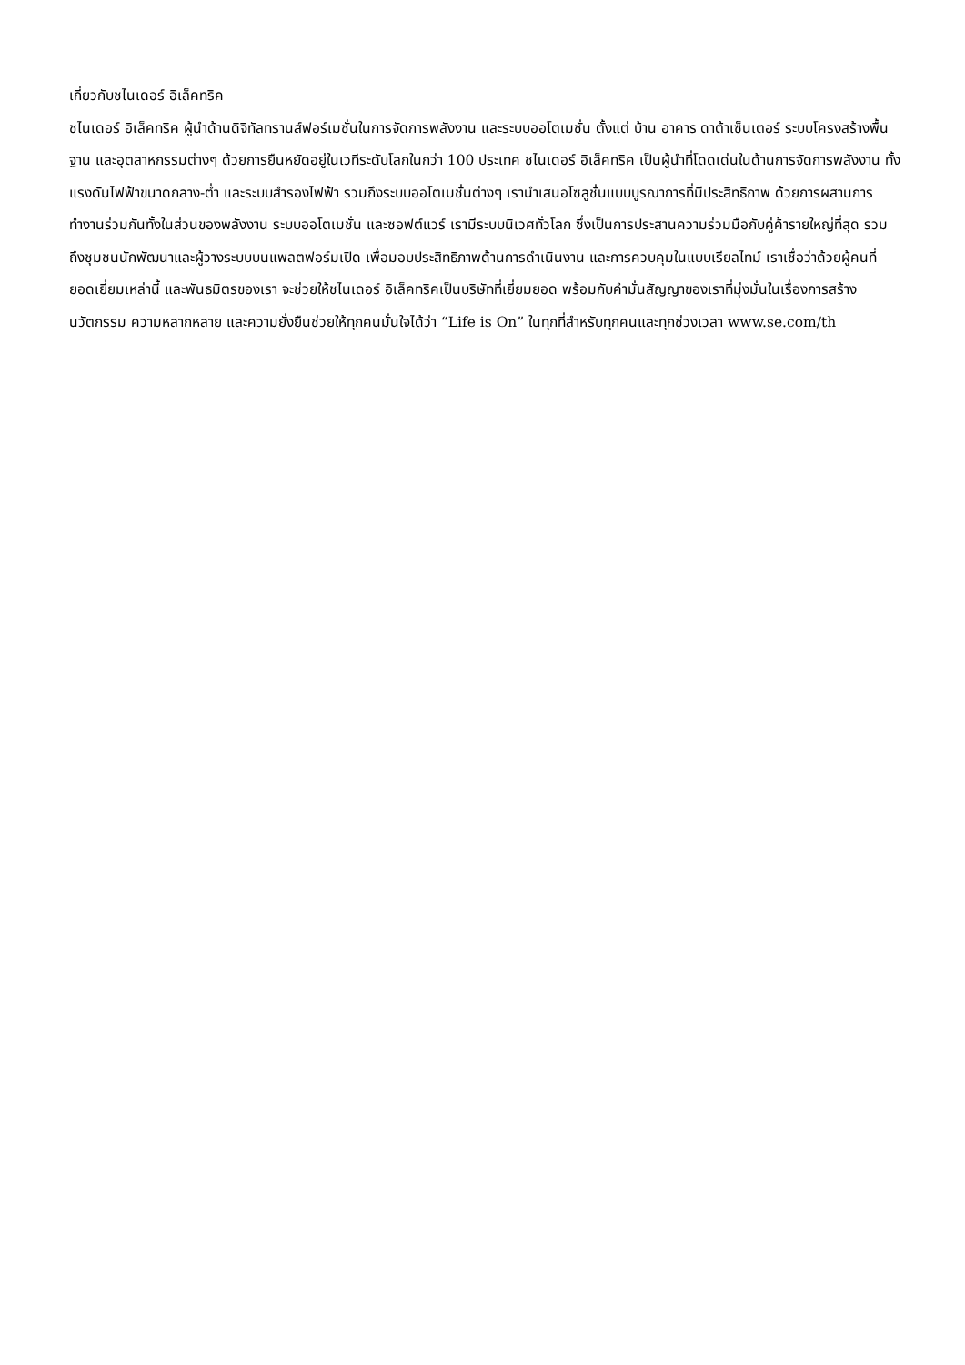เกี่ยวกับชไนเดอร์ อิเล็คทริค
ชไนเดอร์ อิเล็คทริค ผู้นำด้านดิจิทัลทรานส์ฟอร์เมชั่นในการจัดการพลังงาน และระบบออโตเมชั่น ตั้งแต่ บ้าน อาคาร ดาต้าเซ็นเตอร์ ระบบโครงสร้างพื้นฐาน และอุตสาหกรรมต่างๆ ด้วยการยืนหยัดอยู่ในเวทีระดับโลกในกว่า 100 ประเทศ ชไนเดอร์ อิเล็คทริค เป็นผู้นำที่โดดเด่นในด้านการจัดการพลังงาน ทั้งแรงดันไฟฟ้าขนาดกลาง-ต่ำ และระบบสำรองไฟฟ้า รวมถึงระบบออโตเมชั่นต่างๆ เรานำเสนอโซลูชั่นแบบบูรณาการที่มีประสิทธิภาพ ด้วยการผสานการทำงานร่วมกันทั้งในส่วนของพลังงาน ระบบออโตเมชั่น และซอฟต์แวร์ เรามีระบบนิเวศทั่วโลก ซึ่งเป็นการประสานความร่วมมือกับคู่ค้ารายใหญ่ที่สุด รวมถึงชุมชนนักพัฒนาและผู้วางระบบบนแพลตฟอร์มเปิด เพื่อมอบประสิทธิภาพด้านการดำเนินงาน และการควบคุมในแบบเรียลไทม์ เราเชื่อว่าด้วยผู้คนที่ยอดเยี่ยมเหล่านี้ และพันธมิตรของเรา จะช่วยให้ชไนเดอร์ อิเล็คทริคเป็นบริษัทที่เยี่ยมยอด พร้อมกับคำมั่นสัญญาของเราที่มุ่งมั่นในเรื่องการสร้างนวัตกรรม ความหลากหลาย และความยั่งยืนช่วยให้ทุกคนมั่นใจได้ว่า “Life is On” ในทุกที่สำหรับทุกคนและทุกช่วงเวลา www.se.com/th